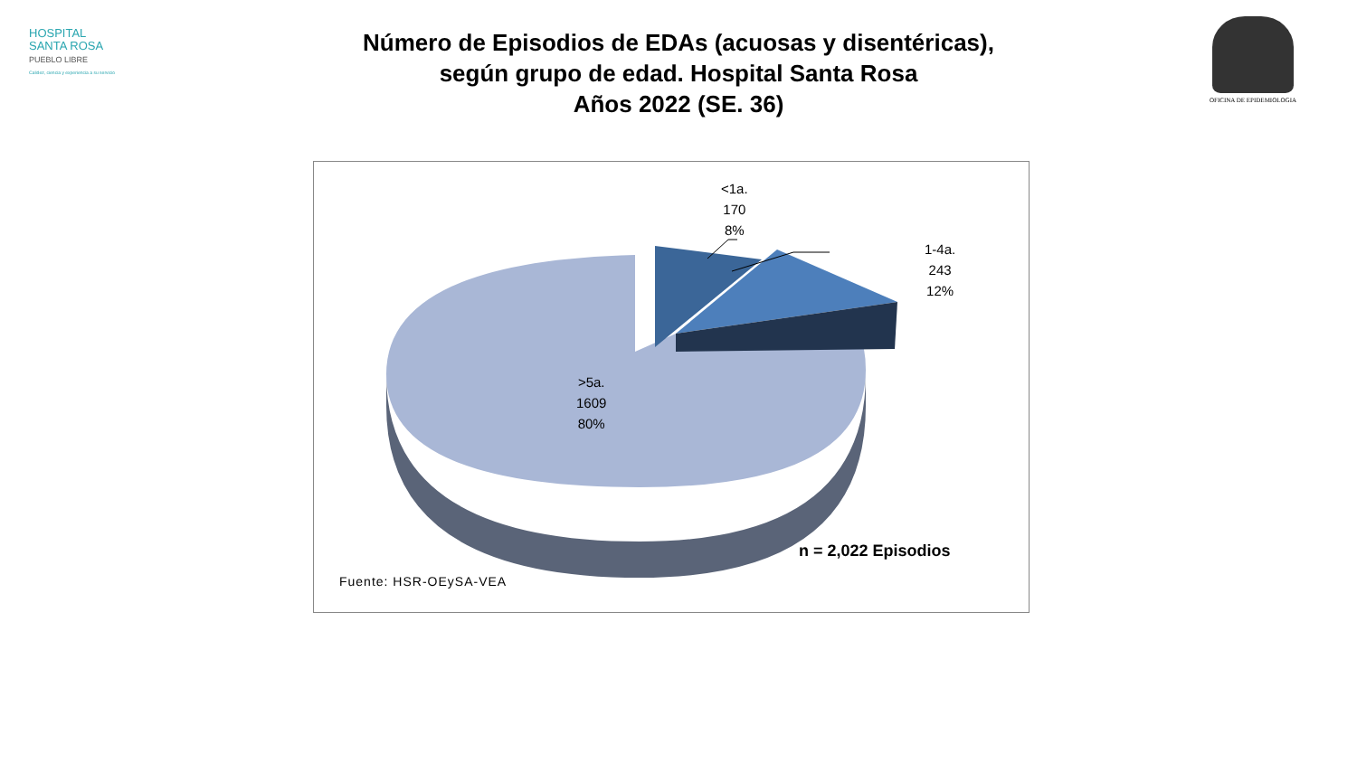HOSPITAL
SANTA ROSA
PUEBLO LIBRE
Calidez, ciencia y experiencia a su servicio
OFICINA DE EPIDEMIOLOGIA
Número de Episodios de EDAs (acuosas y disentéricas),
según grupo de edad. Hospital Santa Rosa
Años 2022 (SE. 36)
<1a.
170
8%
1-4a.
243
12%
>5a.
1609
80%
n = 2,022 Episodios
Fuente: HSR-OEySA-VEA